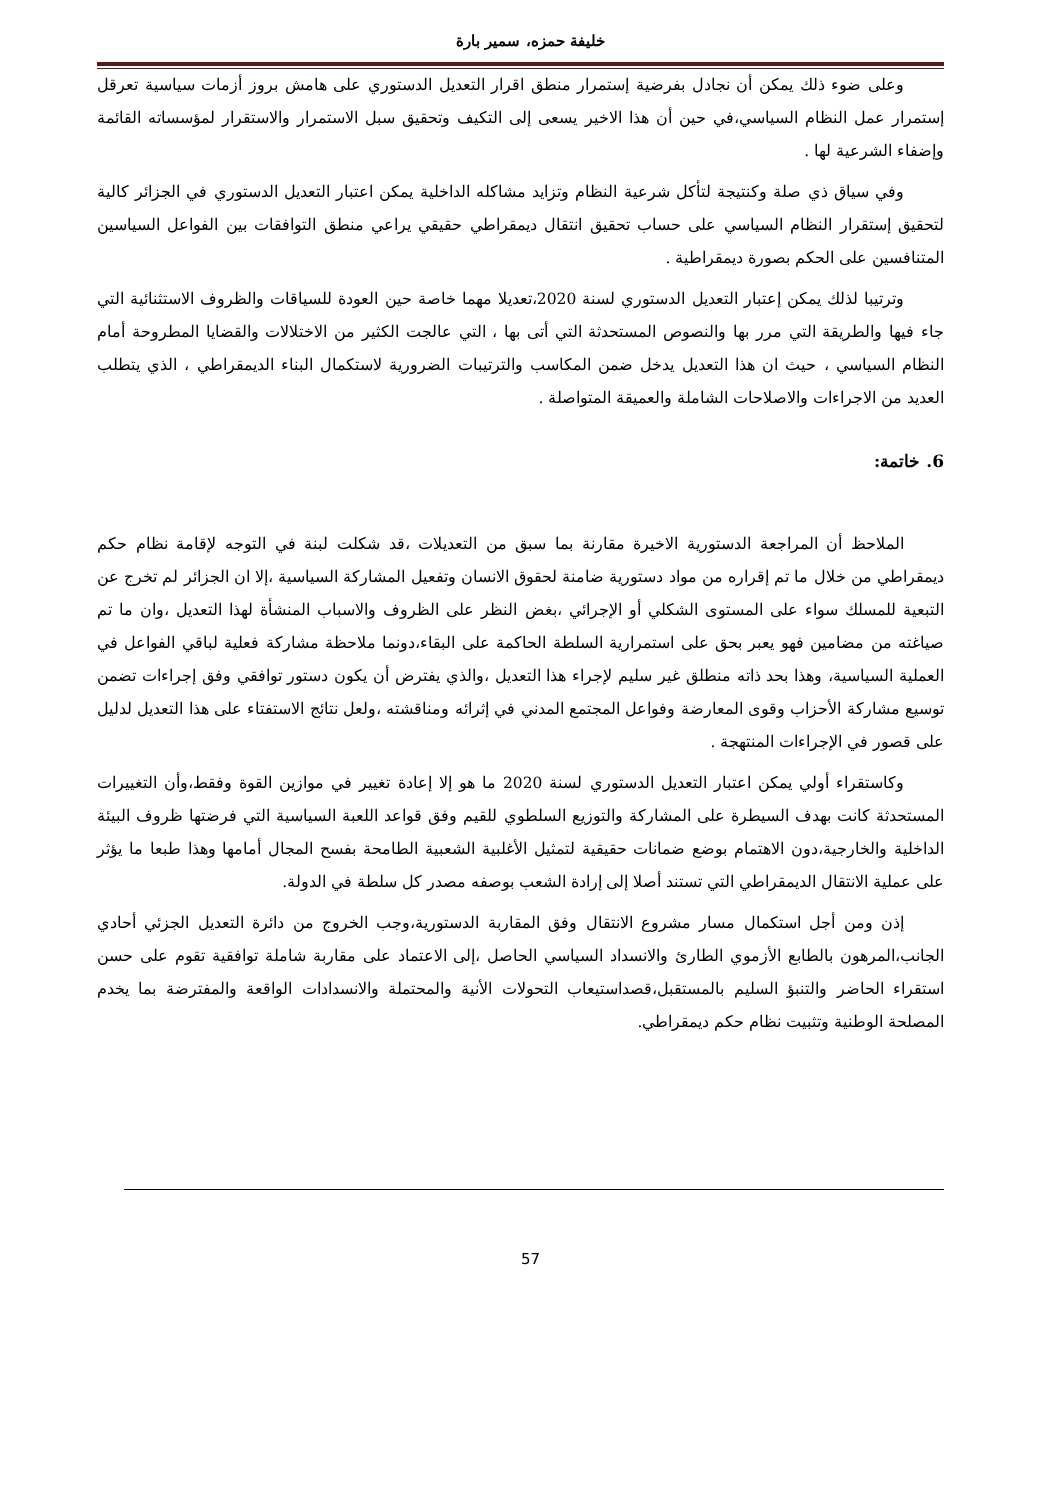خليفة حمزه، سمير بارة
وعلى ضوء ذلك يمكن أن نجادل بفرضية إستمرار منطق اقرار التعديل الدستوري على هامش بروز أزمات سياسية تعرقل إستمرار عمل النظام السياسي،في حين أن هذا الاخير يسعى إلى التكيف وتحقيق سبل الاستمرار والاستقرار لمؤسساته القائمة وإضفاء الشرعية لها .
وفي سياق ذي صلة وكنتيجة لتأكل شرعية النظام وتزايد مشاكله الداخلية يمكن اعتبار التعديل الدستوري في الجزائر كالية لتحقيق إستقرار النظام السياسي على حساب تحقيق انتقال ديمقراطي حقيقي يراعي منطق التوافقات بين الفواعل السياسين المتنافسين على الحكم بصورة ديمقراطية .
وترتيبا لذلك يمكن إعتبار التعديل الدستوري لسنة 2020،تعديلا مهما خاصة حين العودة للسياقات والظروف الاستثنائية التي جاء فيها والطريقة التي مرر بها والنصوص المستحدثة التي أتى بها ، التي عالجت الكثير من الاختلالات والقضايا المطروحة أمام النظام السياسي ، حيث ان هذا التعديل يدخل ضمن المكاسب والترتيبات الضرورية لاستكمال البناء الديمقراطي ، الذي يتطلب العديد من الاجراءات والاصلاحات الشاملة والعميقة المتواصلة .
6. خاتمة:
الملاحظ أن المراجعة الدستورية الاخيرة مقارنة بما سبق من التعديلات ،قد شكلت لبنة في التوجه لإقامة نظام حكم ديمقراطي من خلال ما تم إقراره من مواد دستورية ضامنة لحقوق الانسان وتفعيل المشاركة السياسية ،إلا ان الجزائر لم تخرج عن التبعية للمسلك سواء على المستوى الشكلي أو الإجرائي ،بغض النظر على الظروف والاسباب المنشأة لهذا التعديل ،وان ما تم صياغته من مضامين فهو يعبر بحق على استمرارية السلطة الحاكمة على البقاء،دونما ملاحظة مشاركة فعلية لباقي الفواعل في العملية السياسية، وهذا بحد ذاته منطلق غير سليم لإجراء هذا التعديل ،والذي يفترض أن يكون دستور توافقي وفق إجراءات تضمن توسيع مشاركة الأحزاب وقوى المعارضة وفواعل المجتمع المدني في إثرائه ومناقشته ،ولعل نتائج الاستفتاء على هذا التعديل لدليل على قصور في الإجراءات المنتهجة .
وكاستقراء أولي يمكن اعتبار التعديل الدستوري لسنة 2020 ما هو إلا إعادة تغيير في موازين القوة وفقط،وأن التغييرات المستحدثة كانت بهدف السيطرة على المشاركة والتوزيع السلطوي للقيم وفق قواعد اللعبة السياسية التي فرضتها ظروف البيئة الداخلية والخارجية،دون الاهتمام بوضع ضمانات حقيقية لتمثيل الأغلبية الشعبية الطامحة بفسح المجال أمامها وهذا طبعا ما يؤثر على عملية الانتقال الديمقراطي التي تستند أصلا إلى إرادة الشعب بوصفه مصدر كل سلطة في الدولة.
إذن ومن أجل استكمال مسار مشروع الانتقال وفق المقاربة الدستورية،وجب الخروج من دائرة التعديل الجزئي أحادي الجانب،المرهون بالطابع الأزموي الطارئ والانسداد السياسي الحاصل ،إلى الاعتماد على مقاربة شاملة توافقية تقوم على حسن استقراء الحاضر والتنبؤ السليم بالمستقبل،قصداستيعاب التحولات الأنية والمحتملة والانسدادات الواقعة والمفترضة بما يخدم المصلحة الوطنية وتثبيت نظام حكم ديمقراطي.
57